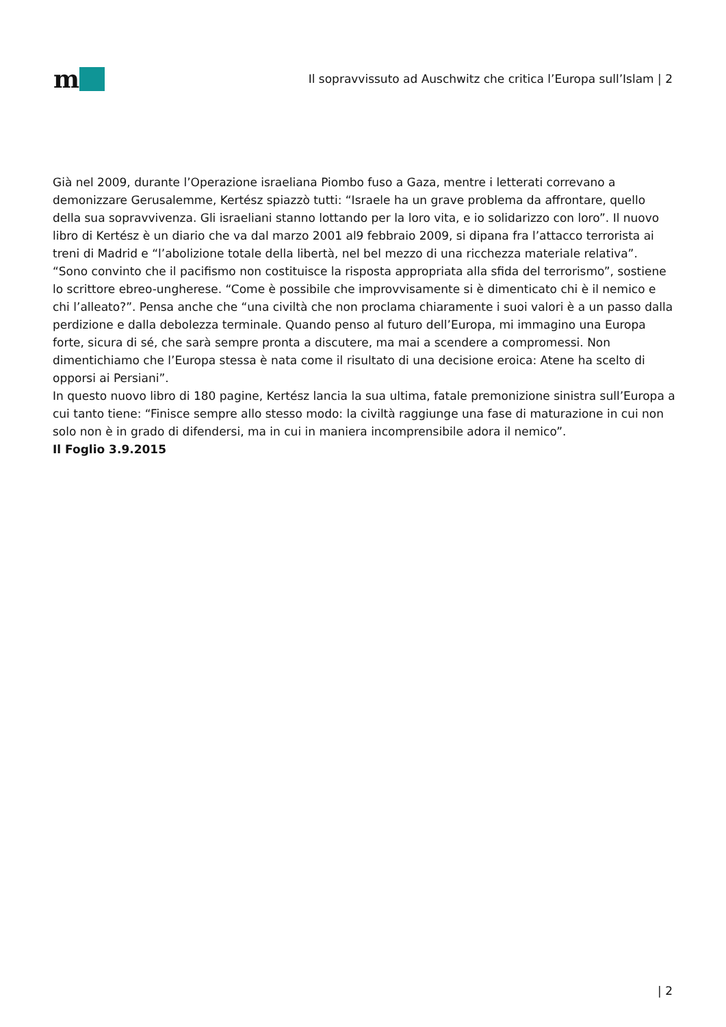m
Il sopravvissuto ad Auschwitz che critica l’Europa sull’Islam | 2
Già nel 2009, durante l’Operazione israeliana Piombo fuso a Gaza, mentre i letterati correvano a demonizzare Gerusalemme, Kertész spiazzò tutti: “Israele ha un grave problema da affrontare, quello della sua sopravvivenza. Gli israeliani stanno lottando per la loro vita, e io solidarizzo con loro”. Il nuovo libro di Kertész è un diario che va dal marzo 2001 al9 febbraio 2009, si dipana fra l’attacco terrorista ai treni di Madrid e “l’abolizione totale della libertà, nel bel mezzo di una ricchezza materiale relativa”. “Sono convinto che il pacifismo non costituisce la risposta appropriata alla sfida del terrorismo”, sostiene lo scrittore ebreo-ungherese. “Come è possibile che improvvisamente si è dimenticato chi è il nemico e chi l’alleato?”. Pensa anche che “una civiltà che non proclama chiaramente i suoi valori è a un passo dalla perdizione e dalla debolezza terminale. Quando penso al futuro dell’Europa, mi immagino una Europa forte, sicura di sé, che sarà sempre pronta a discutere, ma mai a scendere a compromessi. Non dimentichiamo che l’Europa stessa è nata come il risultato di una decisione eroica: Atene ha scelto di opporsi ai Persiani”.
In questo nuovo libro di 180 pagine, Kertész lancia la sua ultima, fatale premonizione sinistra sull’Europa a cui tanto tiene: “Finisce sempre allo stesso modo: la civiltà raggiunge una fase di maturazione in cui non solo non è in grado di difendersi, ma in cui in maniera incomprensibile adora il nemico”.
Il Foglio 3.9.2015
| 2